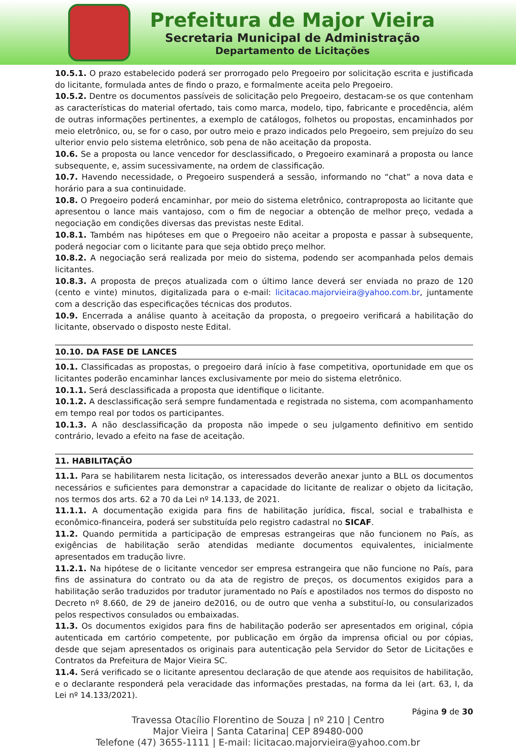Prefeitura de Major Vieira
Secretaria Municipal de Administração
Departamento de Licitações
10.5.1. O prazo estabelecido poderá ser prorrogado pelo Pregoeiro por solicitação escrita e justificada do licitante, formulada antes de findo o prazo, e formalmente aceita pelo Pregoeiro.
10.5.2. Dentre os documentos passíveis de solicitação pelo Pregoeiro, destacam-se os que contenham as características do material ofertado, tais como marca, modelo, tipo, fabricante e procedência, além de outras informações pertinentes, a exemplo de catálogos, folhetos ou propostas, encaminhados por meio eletrônico, ou, se for o caso, por outro meio e prazo indicados pelo Pregoeiro, sem prejuízo do seu ulterior envio pelo sistema eletrônico, sob pena de não aceitação da proposta.
10.6. Se a proposta ou lance vencedor for desclassificado, o Pregoeiro examinará a proposta ou lance subsequente, e, assim sucessivamente, na ordem de classificação.
10.7. Havendo necessidade, o Pregoeiro suspenderá a sessão, informando no “chat” a nova data e horário para a sua continuidade.
10.8. O Pregoeiro poderá encaminhar, por meio do sistema eletrônico, contraproposta ao licitante que apresentou o lance mais vantajoso, com o fim de negociar a obtenção de melhor preço, vedada a negociação em condições diversas das previstas neste Edital.
10.8.1. Também nas hipóteses em que o Pregoeiro não aceitar a proposta e passar à subsequente, poderá negociar com o licitante para que seja obtido preço melhor.
10.8.2. A negociação será realizada por meio do sistema, podendo ser acompanhada pelos demais licitantes.
10.8.3. A proposta de preços atualizada com o último lance deverá ser enviada no prazo de 120 (cento e vinte) minutos, digitalizada para o e-mail: licitacao.majorvieira@yahoo.com.br, juntamente com a descrição das especificações técnicas dos produtos.
10.9. Encerrada a análise quanto à aceitação da proposta, o pregoeiro verificará a habilitação do licitante, observado o disposto neste Edital.
10.10. DA FASE DE LANCES
10.1. Classificadas as propostas, o pregoeiro dará início à fase competitiva, oportunidade em que os licitantes poderão encaminhar lances exclusivamente por meio do sistema eletrônico.
10.1.1. Será desclassificada a proposta que identifique o licitante.
10.1.2. A desclassificação será sempre fundamentada e registrada no sistema, com acompanhamento em tempo real por todos os participantes.
10.1.3. A não desclassificação da proposta não impede o seu julgamento definitivo em sentido contrário, levado a efeito na fase de aceitação.
11. HABILITAÇÃO
11.1. Para se habilitarem nesta licitação, os interessados deverão anexar junto a BLL os documentos necessários e suficientes para demonstrar a capacidade do licitante de realizar o objeto da licitação, nos termos dos arts. 62 a 70 da Lei nº 14.133, de 2021.
11.1.1. A documentação exigida para fins de habilitação jurídica, fiscal, social e trabalhista e econômico-financeira, poderá ser substituída pelo registro cadastral no SICAF.
11.2. Quando permitida a participação de empresas estrangeiras que não funcionem no País, as exigências de habilitação serão atendidas mediante documentos equivalentes, inicialmente apresentados em tradução livre.
11.2.1. Na hipótese de o licitante vencedor ser empresa estrangeira que não funcione no País, para fins de assinatura do contrato ou da ata de registro de preços, os documentos exigidos para a habilitação serão traduzidos por tradutor juramentado no País e apostilados nos termos do disposto no Decreto nº 8.660, de 29 de janeiro de2016, ou de outro que venha a substituí-lo, ou consularizados pelos respectivos consulados ou embaixadas.
11.3. Os documentos exigidos para fins de habilitação poderão ser apresentados em original, cópia autenticada em cartório competente, por publicação em órgão da imprensa oficial ou por cópias, desde que sejam apresentados os originais para autenticação pela Servidor do Setor de Licitações e Contratos da Prefeitura de Major Vieira SC.
11.4. Será verificado se o licitante apresentou declaração de que atende aos requisitos de habilitação, e o declarante responderá pela veracidade das informações prestadas, na forma da lei (art. 63, I, da Lei nº 14.133/2021).
Página 9 de 30
Travessa Otacílio Florentino de Souza | nº 210 | Centro
Major Vieira | Santa Catarina| CEP 89480-000
Telefone (47) 3655-1111 | E-mail: licitacao.majorvieira@yahoo.com.br